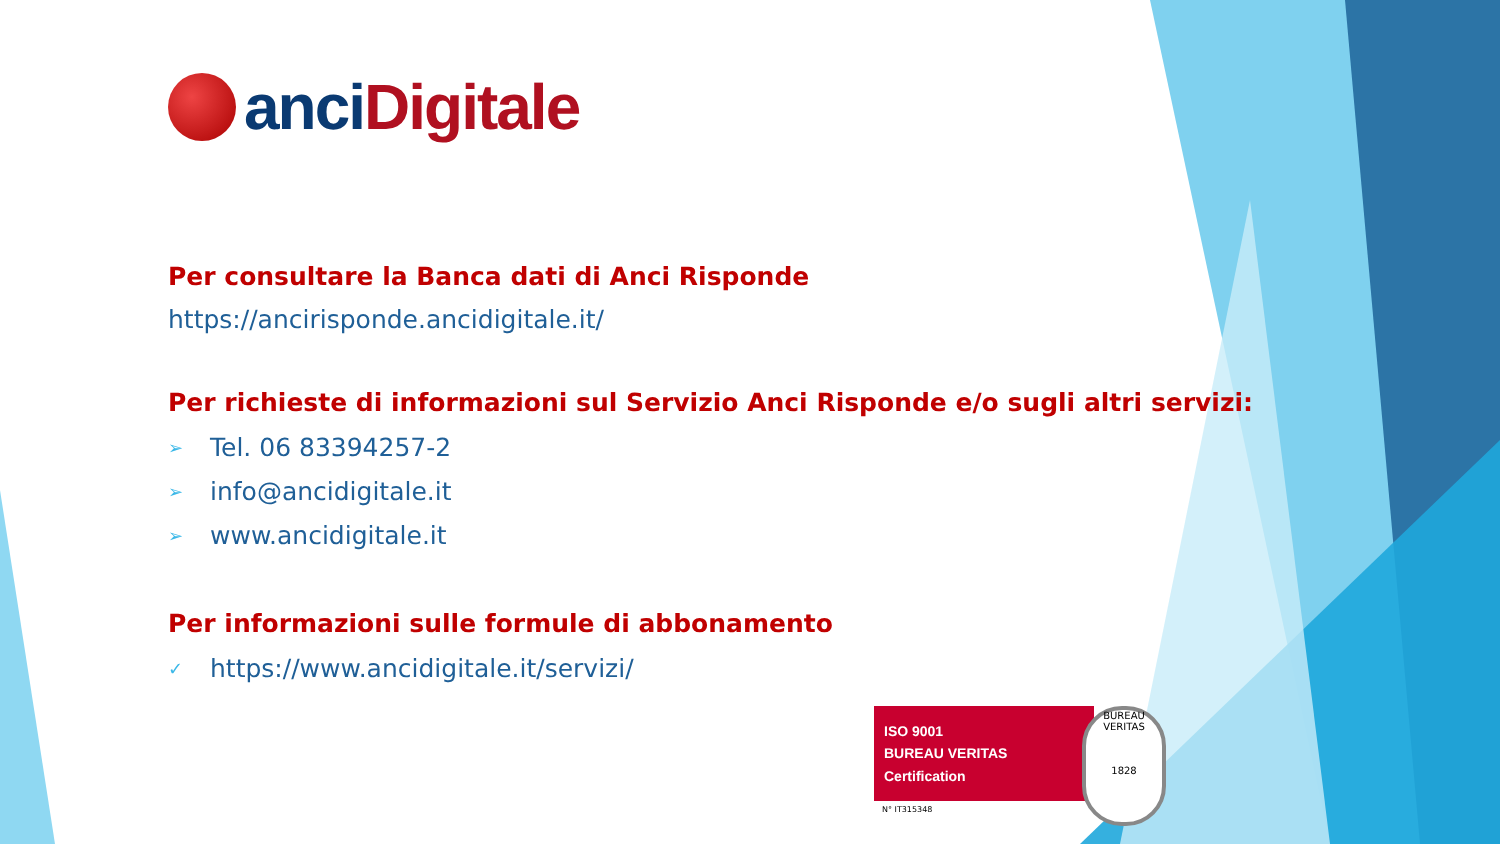anci Digitale
Per consultare la Banca dati di Anci Risponde
https://ancirisponde.ancidigitale.it/
Per richieste di informazioni sul Servizio Anci Risponde e/o sugli altri servizi:
➢ Tel. 06 83394257-2
➢ info@ancidigitale.it
➢ www.ancidigitale.it
Per informazioni sulle formule di abbonamento
✓ https://www.ancidigitale.it/servizi/
ISO 9001
BUREAU VERITAS
Certification
N° IT315348
BUREAU VERITAS
1828